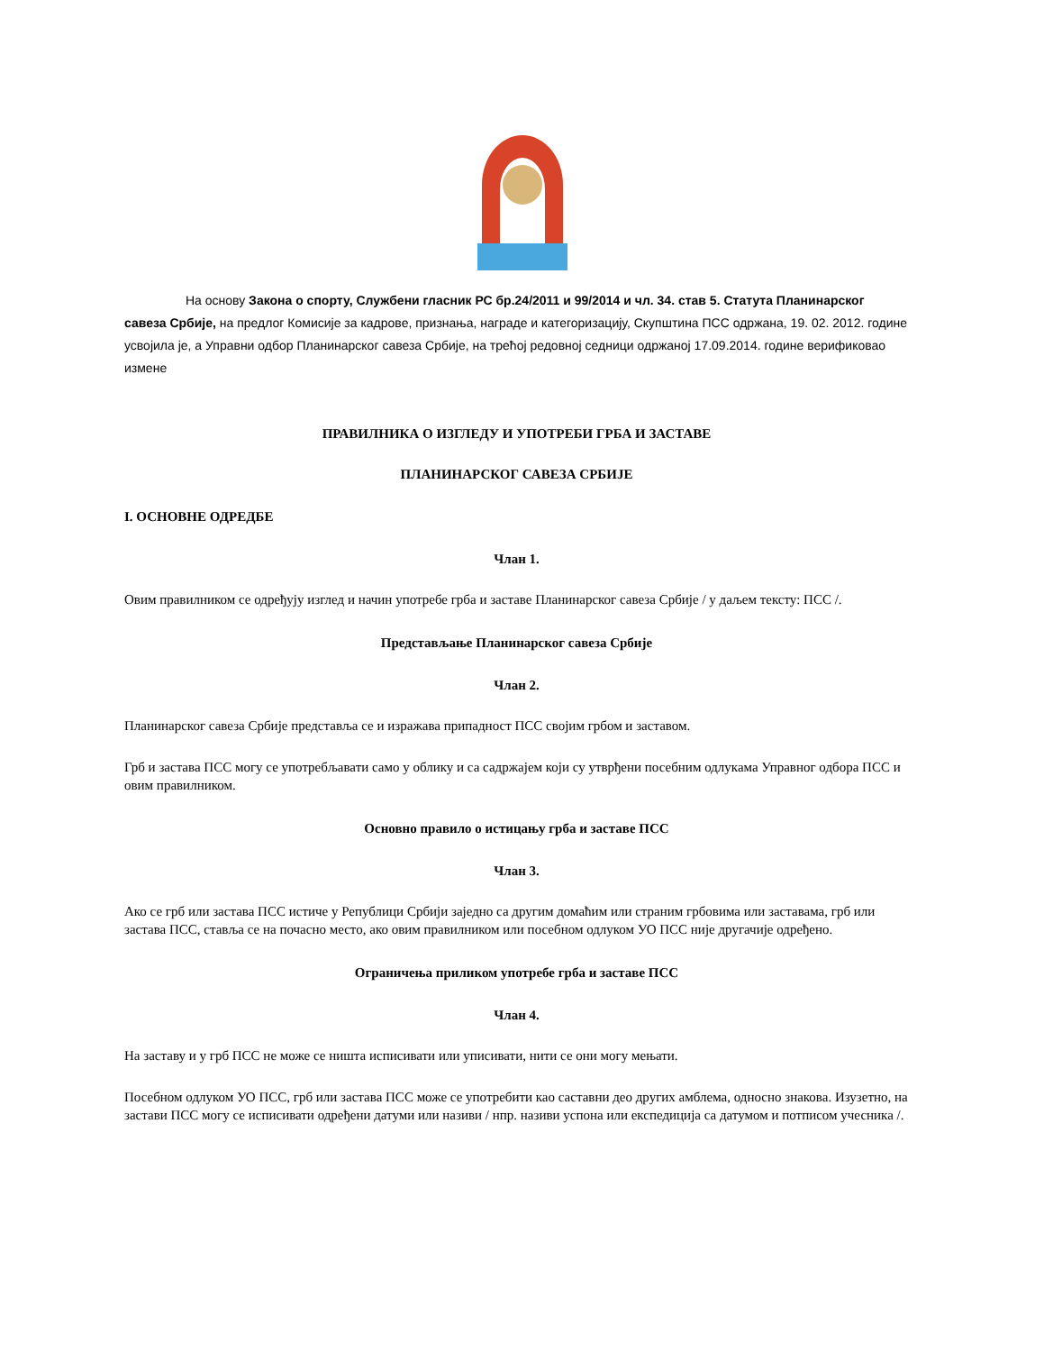На основу Закона о спорту, Службени гласник РС бр.24/2011 и 99/2014 и чл. 34. став 5. Статута Планинарског савеза Србије, на предлог Комисије за кадрове, признања, награде и категоризацију, Скупштина ПСС одржана, 19. 02. 2012. године усвојила је, а Управни одбор Планинарског савеза Србије, на трећој редовној седници одржаној 17.09.2014. године верификовао измене
ПРАВИЛНИКА О ИЗГЛЕДУ И УПОТРЕБИ ГРБА И ЗАСТАВЕ
ПЛАНИНАРСКОГ САВЕЗА СРБИЈЕ
I. ОСНОВНЕ ОДРЕДБЕ
Члан 1.
Овим правилником се одређују изглед и начин употребе грба и заставе Планинарског савеза Србије / у даљем тексту: ПСС /.
Представљање Планинарског савеза Србије
Члан 2.
Планинарског савеза Србије представља се и изражава припадност ПСС својим грбом и заставом.
Грб и застава ПСС могу се употребљавати само у облику и са садржајем који су утврђени посебним одлукама Управног одбора ПСС и овим правилником.
Основно правило о истицању грба и заставе ПСС
Члан 3.
Ако се грб или застава ПСС истиче у Републици Србији заједно са другим домаћим или страним грбовима или заставама, грб или застава ПСС, ставља се на почасно место, ако овим правилником или посебном одлуком УО ПСС није другачије одређено.
Ограничења приликом употребе грба и заставе ПСС
Члан 4.
На заставу и у грб ПСС не може се ништа исписивати или уписивати, нити се они могу мењати.
Посебном одлуком УО ПСС, грб или застава ПСС може се употребити као саставни део других амблема, односно знакова. Изузетно, на застави ПСС могу се исписивати одређени датуми или називи / нпр. називи успона или експедиција са датумом и потписом учесника /.